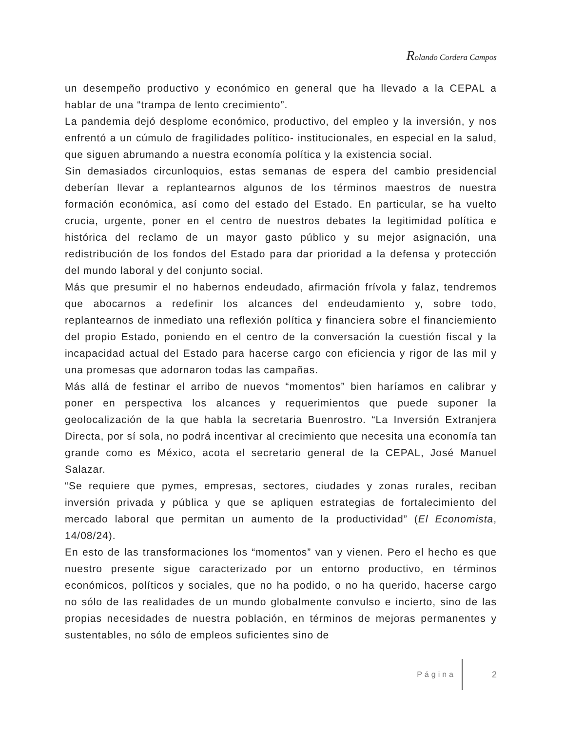Rolando Cordera Campos
un desempeño productivo y económico en general que ha llevado a la CEPAL a hablar de una “trampa de lento crecimiento”.
La pandemia dejó desplome económico, productivo, del empleo y la inversión, y nos enfrentó a un cúmulo de fragilidades político- institucionales, en especial en la salud, que siguen abrumando a nuestra economía política y la existencia social.
Sin demasiados circunloquios, estas semanas de espera del cambio presidencial deberían llevar a replantearnos algunos de los términos maestros de nuestra formación económica, así como del estado del Estado. En particular, se ha vuelto crucia, urgente, poner en el centro de nuestros debates la legitimidad política e histórica del reclamo de un mayor gasto público y su mejor asignación, una redistribución de los fondos del Estado para dar prioridad a la defensa y protección del mundo laboral y del conjunto social.
Más que presumir el no habernos endeudado, afirmación frívola y falaz, tendremos que abocarnos a redefinir los alcances del endeudamiento y, sobre todo, replantearnos de inmediato una reflexión política y financiera sobre el financiemiento del propio Estado, poniendo en el centro de la conversación la cuestión fiscal y la incapacidad actual del Estado para hacerse cargo con eficiencia y rigor de las mil y una promesas que adornaron todas las campañas.
Más allá de festinar el arribo de nuevos “momentos” bien haríamos en calibrar y poner en perspectiva los alcances y requerimientos que puede suponer la geolocalización de la que habla la secretaria Buenrostro. “La Inversión Extranjera Directa, por sí sola, no podrá incentivar al crecimiento que necesita una economía tan grande como es México, acota el secretario general de la CEPAL, José Manuel Salazar.
“Se requiere que pymes, empresas, sectores, ciudades y zonas rurales, reciban inversión privada y pública y que se apliquen estrategias de fortalecimiento del mercado laboral que permitan un aumento de la productividad” (El Economista, 14/08/24).
En esto de las transformaciones los “momentos” van y vienen. Pero el hecho es que nuestro presente sigue caracterizado por un entorno productivo, en términos económicos, políticos y sociales, que no ha podido, o no ha querido, hacerse cargo no sólo de las realidades de un mundo globalmente convulso e incierto, sino de las propias necesidades de nuestra población, en términos de mejoras permanentes y sustentables, no sólo de empleos suficientes sino de
Página 2